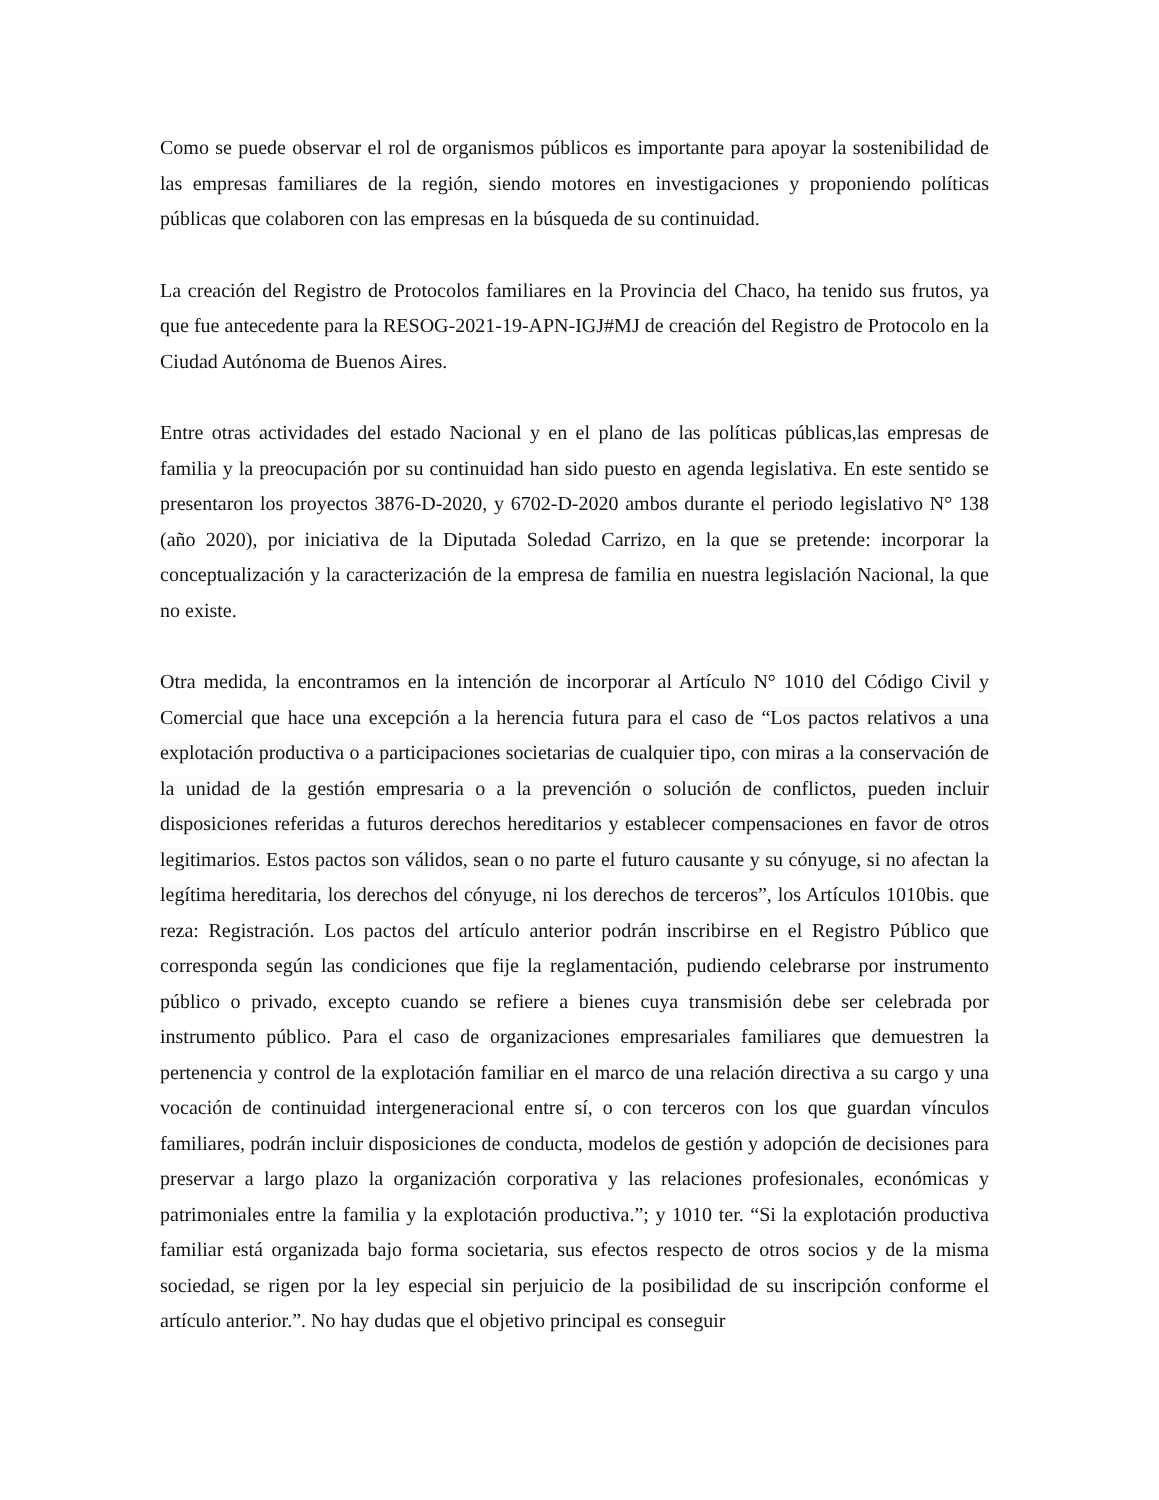Como se puede observar el rol de organismos públicos es importante para apoyar la sostenibilidad de las empresas familiares de la región, siendo motores en investigaciones y proponiendo políticas públicas que colaboren con las empresas en la búsqueda de su continuidad.
La creación del Registro de Protocolos familiares en la Provincia del Chaco, ha tenido sus frutos, ya que fue antecedente para la RESOG-2021-19-APN-IGJ#MJ de creación del Registro de Protocolo en la Ciudad Autónoma de Buenos Aires.
Entre otras actividades del estado Nacional y en el plano de las políticas públicas,las empresas de familia y la preocupación por su continuidad han sido puesto en agenda legislativa. En este sentido se presentaron los proyectos 3876-D-2020, y 6702-D-2020 ambos durante el periodo legislativo N° 138 (año 2020), por iniciativa de la Diputada Soledad Carrizo, en la que se pretende: incorporar la conceptualización y la caracterización de la empresa de familia en nuestra legislación Nacional, la que no existe.
Otra medida, la encontramos en la intención de incorporar al Artículo N° 1010 del Código Civil y Comercial que hace una excepción a la herencia futura para el caso de “Los pactos relativos a una explotación productiva o a participaciones societarias de cualquier tipo, con miras a la conservación de la unidad de la gestión empresaria o a la prevención o solución de conflictos, pueden incluir disposiciones referidas a futuros derechos hereditarios y establecer compensaciones en favor de otros legitimarios. Estos pactos son válidos, sean o no parte el futuro causante y su cónyuge, si no afectan la legítima hereditaria, los derechos del cónyuge, ni los derechos de terceros”, los Artículos 1010bis. que reza: Registración. Los pactos del artículo anterior podrán inscribirse en el Registro Público que corresponda según las condiciones que fije la reglamentación, pudiendo celebrarse por instrumento público o privado, excepto cuando se refiere a bienes cuya transmisión debe ser celebrada por instrumento público. Para el caso de organizaciones empresariales familiares que demuestren la pertenencia y control de la explotación familiar en el marco de una relación directiva a su cargo y una vocación de continuidad intergeneracional entre sí, o con terceros con los que guardan vínculos familiares, podrán incluir disposiciones de conducta, modelos de gestión y adopción de decisiones para preservar a largo plazo la organización corporativa y las relaciones profesionales, económicas y patrimoniales entre la familia y la explotación productiva.”; y 1010 ter. “Si la explotación productiva familiar está organizada bajo forma societaria, sus efectos respecto de otros socios y de la misma sociedad, se rigen por la ley especial sin perjuicio de la posibilidad de su inscripción conforme el artículo anterior.”. No hay dudas que el objetivo principal es conseguir